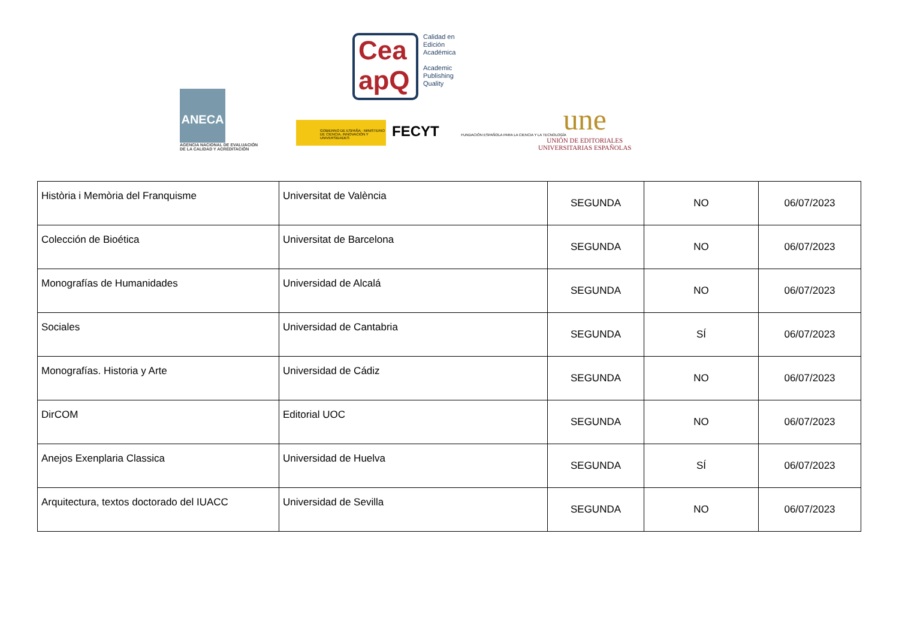ANECA
AGENCIA NACIONAL DE EVALUACIÓN DE LA CALIDAD Y ACREDITACIÓN
Cea
apQ
Calidad en
Edición
Académica
Academic
Publishing
Quality
GOBIERNO DE ESPAÑA · MINISTERIO DE CIENCIA, INNOVACIÓN Y UNIVERSIDADES
FECYT FUNDACIÓN ESPAÑOLA PARA LA CIENCIA Y LA TECNOLOGÍA
une
UNIÓN DE EDITORIALES
UNIVERSITARIAS ESPAÑOLAS
| Història i Memòria del Franquisme | Universitat de València | SEGUNDA | NO | 06/07/2023 |
| Colección de Bioética | Universitat de Barcelona | SEGUNDA | NO | 06/07/2023 |
| Monografías de Humanidades | Universidad de Alcalá | SEGUNDA | NO | 06/07/2023 |
| Sociales | Universidad de Cantabria | SEGUNDA | SÍ | 06/07/2023 |
| Monografías. Historia y Arte | Universidad de Cádiz | SEGUNDA | NO | 06/07/2023 |
| DirCOM | Editorial UOC | SEGUNDA | NO | 06/07/2023 |
| Anejos Exenplaria Classica | Universidad de Huelva | SEGUNDA | SÍ | 06/07/2023 |
| Arquitectura, textos doctorado del IUACC | Universidad de Sevilla | SEGUNDA | NO | 06/07/2023 |